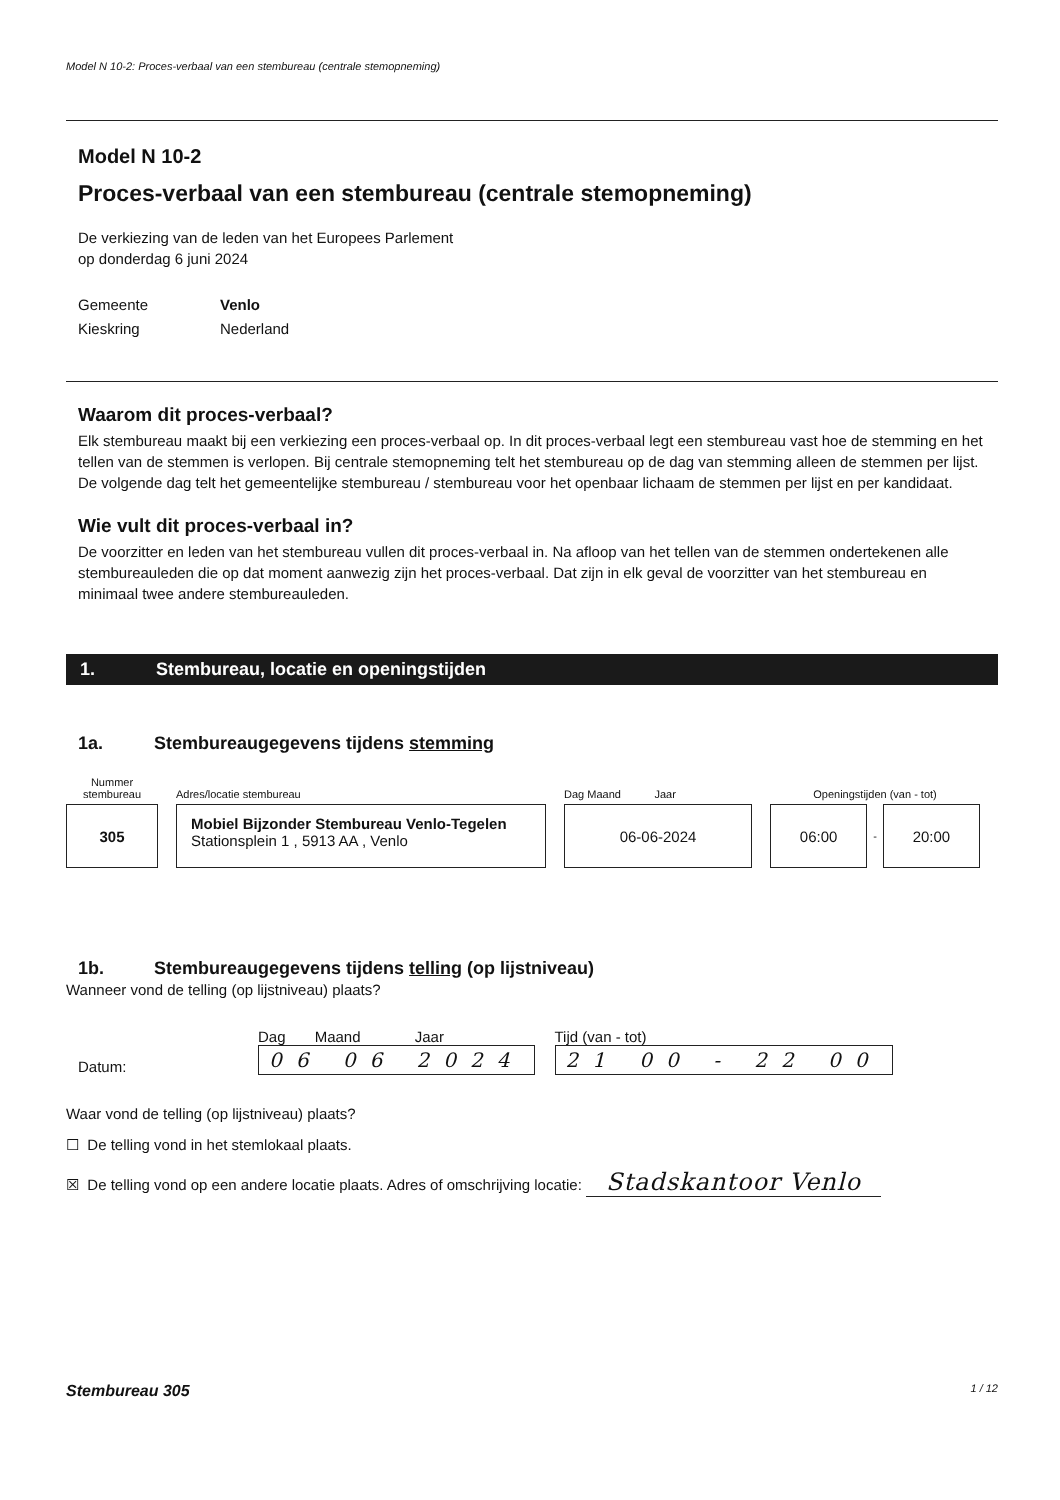Model N 10-2: Proces-verbaal van een stembureau (centrale stemopneming)
Model N 10-2
Proces-verbaal van een stembureau (centrale stemopneming)
De verkiezing van de leden van het Europees Parlement
op donderdag 6 juni 2024
Gemeente Venlo Kieskring Nederland
Waarom dit proces-verbaal?
Elk stembureau maakt bij een verkiezing een proces-verbaal op. In dit proces-verbaal legt een stembureau vast hoe de stemming en het tellen van de stemmen is verlopen. Bij centrale stemopneming telt het stembureau op de dag van stemming alleen de stemmen per lijst. De volgende dag telt het gemeentelijke stembureau / stembureau voor het openbaar lichaam de stemmen per lijst en per kandidaat.
Wie vult dit proces-verbaal in?
De voorzitter en leden van het stembureau vullen dit proces-verbaal in. Na afloop van het tellen van de stemmen ondertekenen alle stembureauleden die op dat moment aanwezig zijn het proces-verbaal. Dat zijn in elk geval de voorzitter van het stembureau en minimaal twee andere stembureauleden.
1. Stembureau, locatie en openingstijden
1a. Stembureaugegevens tijdens stemming
Nummer stembureau
305
Adres/locatie stembureau
Mobiel Bijzonder Stembureau Venlo-Tegelen
Stationsplein 1 , 5913 AA , Venlo
Dag Maand Jaar
06-06-2024
Openingstijden (van - tot)
06:00
-
20:00
1b. Stembureaugegevens tijdens telling (op lijstniveau)
Wanneer vond de telling (op lijstniveau) plaats?
Datum:
Dag Maand Jaar
06 06 2024
Tijd (van - tot)
21 00 - 22 00
Waar vond de telling (op lijstniveau) plaats?
☐ De telling vond in het stemlokaal plaats.
☒ De telling vond op een andere locatie plaats. Adres of omschrijving locatie: Stadskantoor Venlo
Stembureau 305 1 / 12